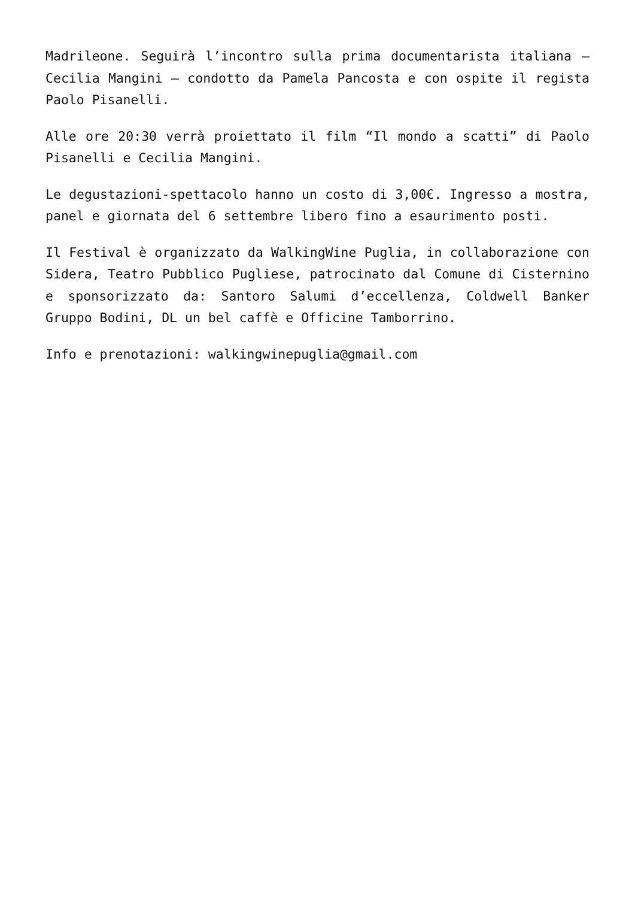Madrileone. Seguirà l’incontro sulla prima documentarista italiana – Cecilia Mangini – condotto da Pamela Pancosta e con ospite il regista Paolo Pisanelli.
Alle ore 20:30 verrà proiettato il film “Il mondo a scatti” di Paolo Pisanelli e Cecilia Mangini.
Le degustazioni-spettacolo hanno un costo di 3,00€. Ingresso a mostra, panel e giornata del 6 settembre libero fino a esaurimento posti.
Il Festival è organizzato da WalkingWine Puglia, in collaborazione con Sidera, Teatro Pubblico Pugliese, patrocinato dal Comune di Cisternino e sponsorizzato da: Santoro Salumi d’eccellenza, Coldwell Banker Gruppo Bodini, DL un bel caffè e Officine Tamborrino.
Info e prenotazioni: walkingwinepuglia@gmail.com